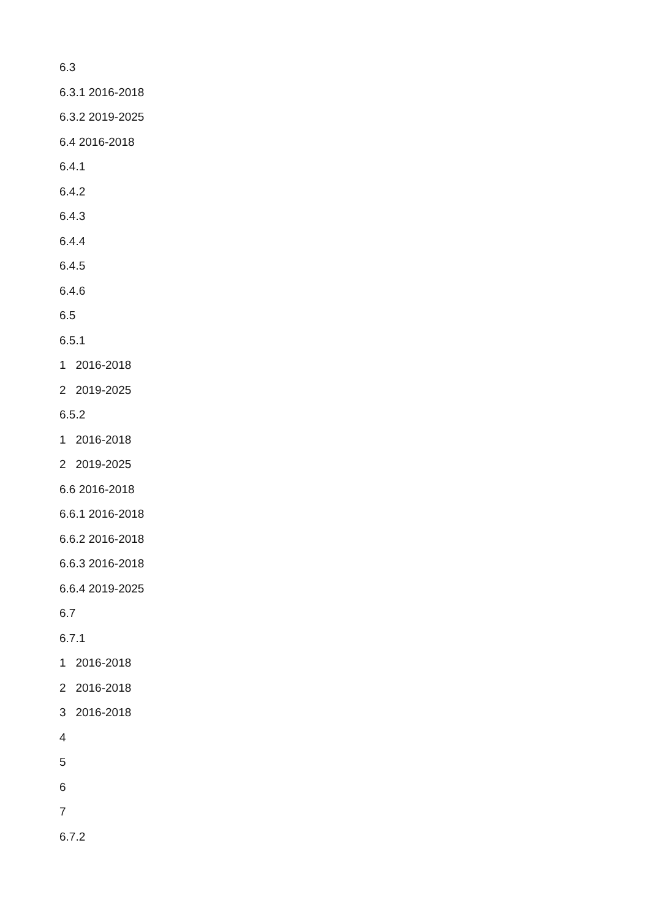6.3
6.3.1 2016-2018
6.3.2 2019-2025
6.4 2016-2018
6.4.1
6.4.2
6.4.3
6.4.4
6.4.5
6.4.6
6.5
6.5.1
1 2016-2018
2 2019-2025
6.5.2
1 2016-2018
2 2019-2025
6.6 2016-2018
6.6.1 2016-2018
6.6.2 2016-2018
6.6.3 2016-2018
6.6.4 2019-2025
6.7
6.7.1
1 2016-2018
2 2016-2018
3 2016-2018
4
5
6
7
6.7.2